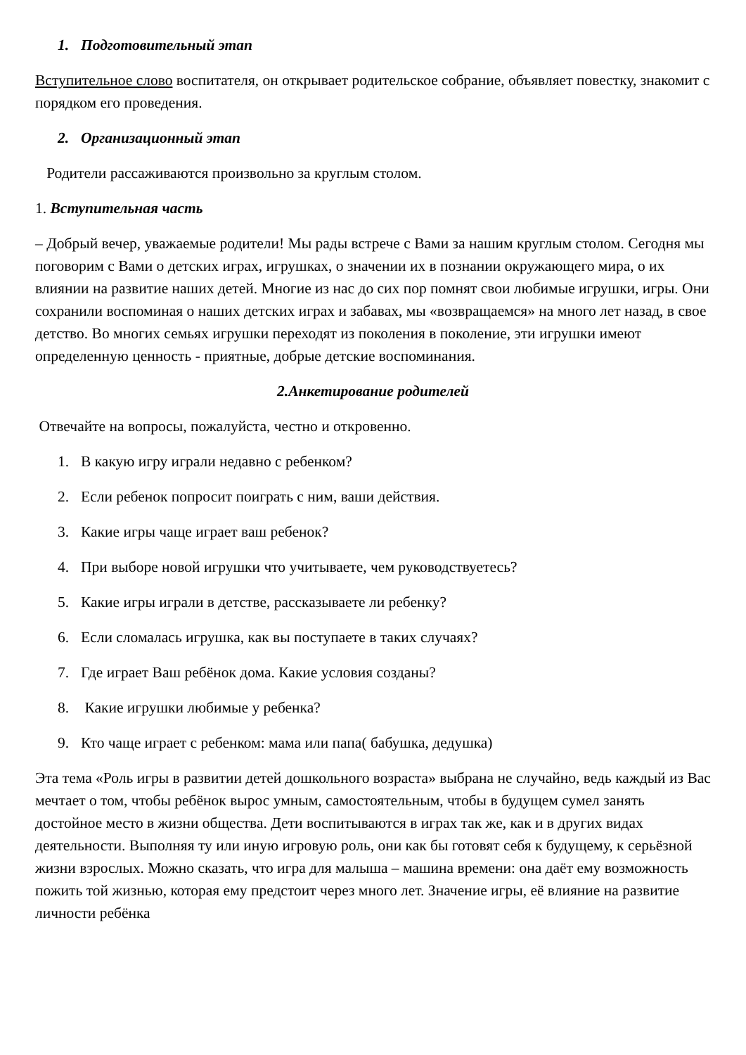1. Подготовительный этап
Вступительное слово воспитателя, он открывает родительское собрание, объявляет повестку, знакомит с порядком его проведения.
2. Организационный этап
Родители рассаживаются произвольно за круглым столом.
1. Вступительная часть
– Добрый вечер, уважаемые родители! Мы рады встрече с Вами за нашим круглым столом. Сегодня мы поговорим с Вами о детских играх, игрушках, о значении их в познании окружающего мира, о их влиянии на развитие наших детей. Многие из нас до сих пор помнят свои любимые игрушки, игры. Они сохранили воспоминая о наших детских играх и забавах, мы «возвращаемся» на много лет назад, в свое детство. Во многих семьях игрушки переходят из поколения в поколение, эти игрушки имеют определенную ценность - приятные, добрые детские воспоминания.
2.Анкетирование родителей
Отвечайте на вопросы, пожалуйста, честно и откровенно.
1. В какую игру играли недавно с ребенком?
2. Если ребенок попросит поиграть с ним, ваши действия.
3. Какие игры чаще играет ваш ребенок?
4. При выборе новой игрушки что учитываете, чем руководствуетесь?
5. Какие игры играли в детстве, рассказываете ли ребенку?
6. Если сломалась игрушка, как вы поступаете в таких случаях?
7. Где играет Ваш ребёнок дома. Какие условия созданы?
8. Какие игрушки любимые у ребенка?
9. Кто чаще играет с ребенком: мама или папа( бабушка, дедушка)
Эта тема «Роль игры в развитии детей дошкольного возраста» выбрана не случайно, ведь каждый из Вас мечтает о том, чтобы ребёнок вырос умным, самостоятельным, чтобы в будущем сумел занять достойное место в жизни общества. Дети воспитываются в играх так же, как и в других видах деятельности. Выполняя ту или иную игровую роль, они как бы готовят себя к будущему, к серьёзной жизни взрослых. Можно сказать, что игра для малыша – машина времени: она даёт ему возможность пожить той жизнью, которая ему предстоит через много лет. Значение игры, её влияние на развитие личности ребёнка